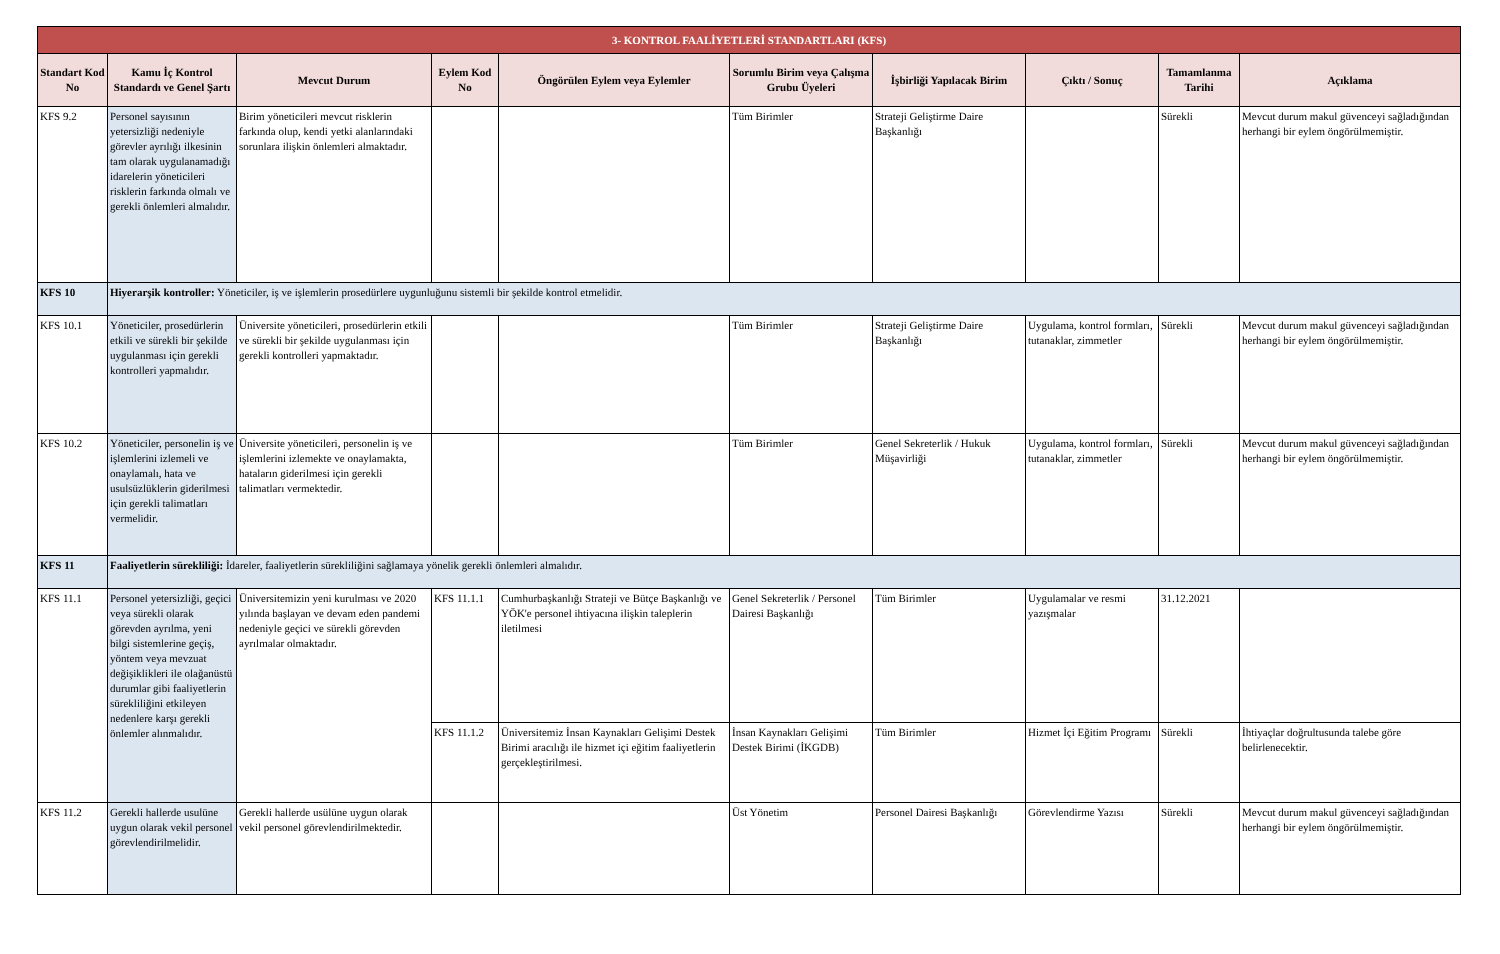| 3- KONTROL FAALİYETLERİ STANDARTLARI (KFS) | | | | | | | | | |
| Standart Kod No | Kamu İç Kontrol Standardı ve Genel Şartı | Mevcut Durum | Eylem Kod No | Öngörülen Eylem veya Eylemler | Sorumlu Birim veya Çalışma Grubu Üyeleri | İşbirliği Yapılacak Birim | Çıktı / Sonuç | Tamamlanma Tarihi | Açıklama |
| KFS 9.2 | Personel sayısının yetersizliği nedeniyle görevler ayrılığı ilkesinin tam olarak uygulanamadığı idarelerin yöneticileri risklerin farkında olmalı ve gerekli önlemleri almalıdır. | Birim yöneticileri mevcut risklerin farkında olup, kendi yetki alanlarındaki sorunlara ilişkin önlemleri almaktadır. | | | Tüm Birimler | Strateji Geliştirme Daire Başkanlığı | | Sürekli | Mevcut durum makul güvenceyi sağladığından herhangi bir eylem öngörülmemiştir. |
| KFS 10 | Hiyerarşik kontroller: Yöneticiler, iş ve işlemlerin prosedürlere uygunluğunu sistemli bir şekilde kontrol etmelidir. | | | | | | | | |
| KFS 10.1 | Yöneticiler, prosedürlerin etkili ve sürekli bir şekilde uygulanması için gerekli kontrolleri yapmalıdır. | Üniversite yöneticileri, prosedürlerin etkili ve sürekli bir şekilde uygulanması için gerekli kontrolleri yapmaktadır. | | | Tüm Birimler | Strateji Geliştirme Daire Başkanlığı | Uygulama, kontrol formları, tutanaklar, zimmetler | Sürekli | Mevcut durum makul güvenceyi sağladığından herhangi bir eylem öngörülmemiştir. |
| KFS 10.2 | Yöneticiler, personelin iş ve işlemlerini izlemeli ve onaylamalı, hata ve usulsüzlüklerin giderilmesi için gerekli talimatları vermelidir. | Üniversite yöneticileri, personelin iş ve işlemlerini izlemekte ve onaylamakta, hataların giderilmesi için gerekli talimatları vermektedir. | | | Tüm Birimler | Genel Sekreterlik / Hukuk Müşavirliği | Uygulama, kontrol formları, tutanaklar, zimmetler | Sürekli | Mevcut durum makul güvenceyi sağladığından herhangi bir eylem öngörülmemiştir. |
| KFS 11 | Faaliyetlerin sürekliliği: İdareler, faaliyetlerin sürekliliğini sağlamaya yönelik gerekli önlemleri almalıdır. | | | | | | | | |
| KFS 11.1 | Personel yetersizliği, geçici veya sürekli olarak görevden ayrılma, yeni bilgi sistemlerine geçiş, yöntem veya mevzuat değişiklikleri ile olağanüstü durumlar gibi faaliyetlerin sürekliliğini etkileyen nedenlere karşı gerekli önlemler alınmalıdır. | Üniversitemizin yeni kurulması ve 2020 yılında başlayan ve devam eden pandemi nedeniyle geçici ve sürekli görevden ayrılmalar olmaktadır. | KFS 11.1.1 | Cumhurbaşkanlığı Strateji ve Bütçe Başkanlığı ve YÖK'e personel ihtiyacına ilişkin taleplerin iletilmesi | Genel Sekreterlik / Personel Dairesi Başkanlığı | Tüm Birimler | Uygulamalar ve resmi yazışmalar | 31.12.2021 | |
| | | | KFS 11.1.2 | Üniversitemiz İnsan Kaynakları Gelişimi Destek Birimi aracılığı ile hizmet içi eğitim faaliyetlerin gerçekleştirilmesi. | İnsan Kaynakları Gelişimi Destek Birimi (İKGDB) | Tüm Birimler | Hizmet İçi Eğitim Programı | Sürekli | İhtiyaçlar doğrultusunda talebe göre belirlenecektir. |
| KFS 11.2 | Gerekli hallerde usulüne uygun olarak vekil personel görevlendirilmelidir. | Gerekli hallerde usülüne uygun olarak vekil personel görevlendirilmektedir. | | | Üst Yönetim | Personel Dairesi Başkanlığı | Görevlendirme Yazısı | Sürekli | Mevcut durum makul güvenceyi sağladığından herhangi bir eylem öngörülmemiştir. |